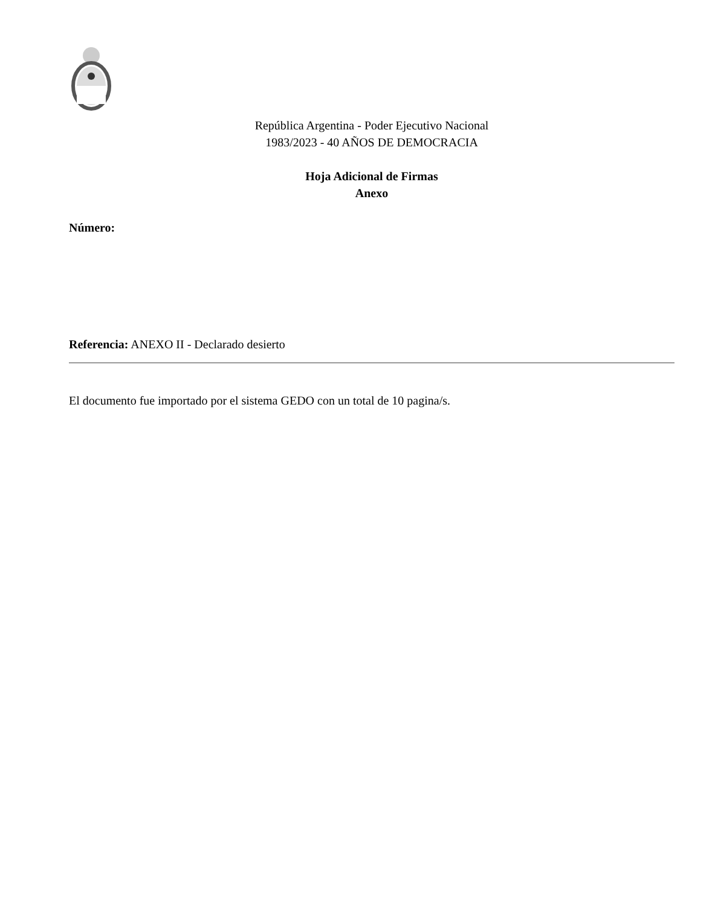República Argentina - Poder Ejecutivo Nacional
1983/2023 - 40 AÑOS DE DEMOCRACIA
Hoja Adicional de Firmas
Anexo
Número:
Referencia: ANEXO II - Declarado desierto
El documento fue importado por el sistema GEDO con un total de 10 pagina/s.